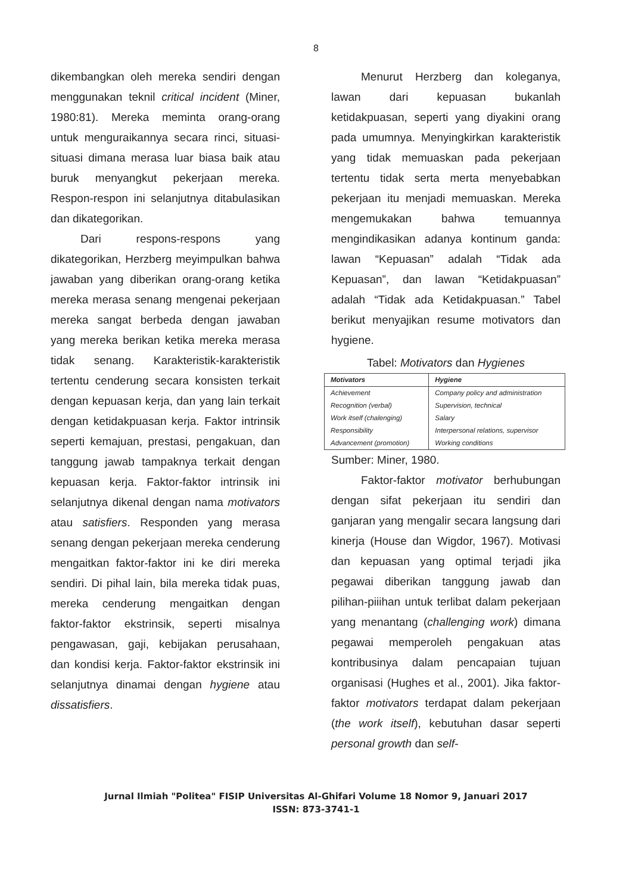8
dikembangkan oleh mereka sendiri dengan menggunakan teknil critical incident (Miner, 1980:81). Mereka meminta orang-orang untuk menguraikannya secara rinci, situasi-situasi dimana merasa luar biasa baik atau buruk menyangkut pekerjaan mereka. Respon-respon ini selanjutnya ditabulasikan dan dikategorikan.
Dari respons-respons yang dikategorikan, Herzberg meyimpulkan bahwa jawaban yang diberikan orang-orang ketika mereka merasa senang mengenai pekerjaan mereka sangat berbeda dengan jawaban yang mereka berikan ketika mereka merasa tidak senang. Karakteristik-karakteristik tertentu cenderung secara konsisten terkait dengan kepuasan kerja, dan yang lain terkait dengan ketidakpuasan kerja. Faktor intrinsik seperti kemajuan, prestasi, pengakuan, dan tanggung jawab tampaknya terkait dengan kepuasan kerja. Faktor-faktor intrinsik ini selanjutnya dikenal dengan nama motivators atau satisfiers. Responden yang merasa senang dengan pekerjaan mereka cenderung mengaitkan faktor-faktor ini ke diri mereka sendiri. Di pihal lain, bila mereka tidak puas, mereka cenderung mengaitkan dengan faktor-faktor ekstrinsik, seperti misalnya pengawasan, gaji, kebijakan perusahaan, dan kondisi kerja. Faktor-faktor ekstrinsik ini selanjutnya dinamai dengan hygiene atau dissatisfiers.
Menurut Herzberg dan koleganya, lawan dari kepuasan bukanlah ketidakpuasan, seperti yang diyakini orang pada umumnya. Menyingkirkan karakteristik yang tidak memuaskan pada pekerjaan tertentu tidak serta merta menyebabkan pekerjaan itu menjadi memuaskan. Mereka mengemukakan bahwa temuannya mengindikasikan adanya kontinum ganda: lawan “Kepuasan” adalah “Tidak ada Kepuasan”, dan lawan “Ketidakpuasan” adalah “Tidak ada Ketidakpuasan.” Tabel berikut menyajikan resume motivators dan hygiene.
Tabel: Motivators dan Hygienes
| Motivators | Hygiene |
| --- | --- |
| Achievement Recognition (verbal) Work itself (chalenging) Responsibility Advancement (promotion) | Company policy and administration Supervision, technical Salary Interpersonal relations, supervisor Working conditions |
Sumber: Miner, 1980.
Faktor-faktor motivator berhubungan dengan sifat pekerjaan itu sendiri dan ganjaran yang mengalir secara langsung dari kinerja (House dan Wigdor, 1967). Motivasi dan kepuasan yang optimal terjadi jika pegawai diberikan tanggung jawab dan pilihan-piiihan untuk terlibat dalam pekerjaan yang menantang (challenging work) dimana pegawai memperoleh pengakuan atas kontribusinya dalam pencapaian tujuan organisasi (Hughes et al., 2001). Jika faktor-faktor motivators terdapat dalam pekerjaan (the work itself), kebutuhan dasar seperti personal growth dan self-
Jurnal Ilmiah "Politea" FISIP Universitas Al-Ghifari Volume 18 Nomor 9, Januari 2017
ISSN: 873-3741-1